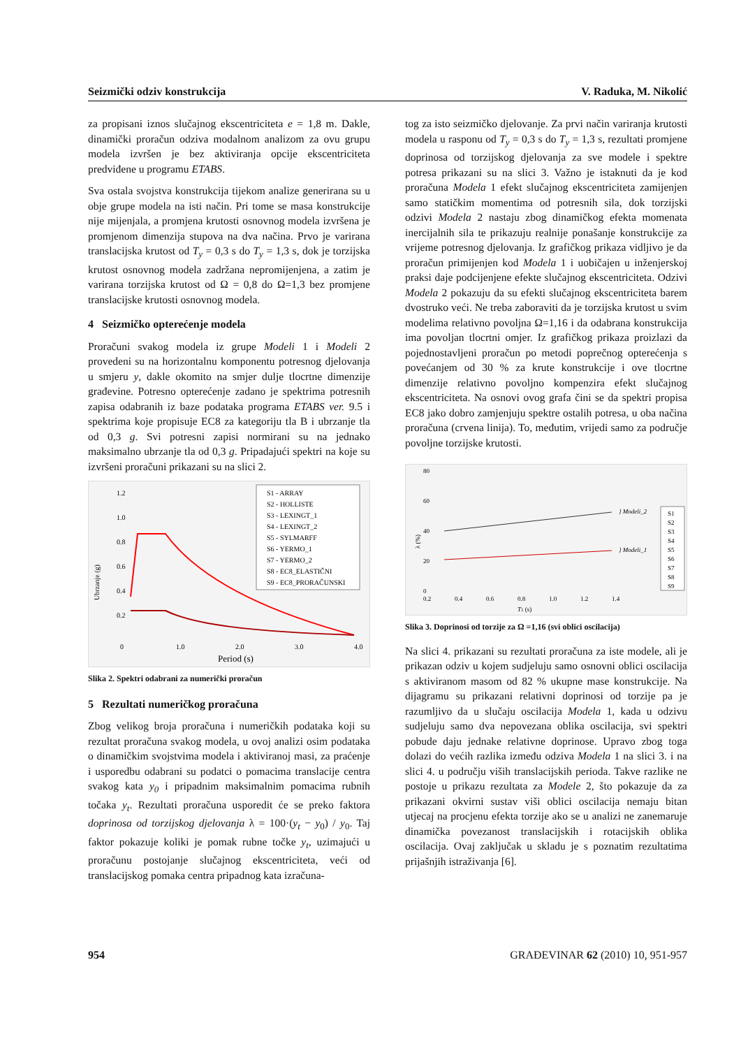Seizmički odziv konstrukcija V. Raduka, M. Nikolić
za propisani iznos slučajnog ekscentriciteta e = 1,8 m. Dakle, dinamički proračun odziva modalnom analizom za ovu grupu modela izvršen je bez aktiviranja opcije ekscentriciteta predviđene u programu ETABS.
Sva ostala svojstva konstrukcija tijekom analize generirana su u obje grupe modela na isti način. Pri tome se masa konstrukcije nije mijenjala, a promjena krutosti osnovnog modela izvršena je promjenom dimenzija stupova na dva načina. Prvo je varirana translacijska krutost od T<sub>y</sub> = 0,3 s do T<sub>y</sub> = 1,3 s, dok je torzijska krutost osnovnog modela zadržana nepromijenjena, a zatim je varirana torzijska krutost od Ω = 0,8 do Ω=1,3 bez promjene translacijske krutosti osnovnog modela.
4 Seizmičko opterećenje modela
Proračuni svakog modela iz grupe Modeli 1 i Modeli 2 provedeni su na horizontalnu komponentu potresnog djelovanja u smjeru y, dakle okomito na smjer dulje tlocrtne dimenzije građevine. Potresno opterećenje zadano je spektrima potresnih zapisa odabranih iz baze podataka programa ETABS ver. 9.5 i spektrima koje propisuje EC8 za kategoriju tla B i ubrzanje tla od 0,3 g. Svi potresni zapisi normirani su na jednako maksimalno ubrzanje tla od 0,3 g. Pripadajući spektri na koje su izvršeni proračuni prikazani su na slici 2.
Ubrzanje (g)
1.2
1.0
0.8
0.6
0.4
0.2
0
1.0
2.0
3.0
4.0
Period (s)
S1 - ARRAY
S2 - HOLLISTE
S3 - LEXINGT_1
S4 - LEXINGT_2
S5 - SYLMARFF
S6 - YERMO_1
S7 - YERMO_2
S8 - EC8_ELASTIČNI
S9 - EC8_PRORAČUNSKI
Slika 2. Spektri odabrani za numerički proračun
5 Rezultati numeričkog proračuna
Zbog velikog broja proračuna i numeričkih podataka koji su rezultat proračuna svakog modela, u ovoj analizi osim podataka o dinamičkim svojstvima modela i aktiviranoj masi, za praćenje i usporedbu odabrani su podatci o pomacima translacije centra svakog kata y<sub>0</sub> i pripadnim maksimalnim pomacima rubnih točaka y<sub>t</sub>. Rezultati proračuna usporedit će se preko faktora doprinosa od torzijskog djelovanja λ = 100·(y<sub>t</sub> − y<sub>0</sub>) / y<sub>0</sub>. Taj faktor pokazuje koliki je pomak rubne točke y<sub>t</sub>, uzimajući u proračunu postojanje slučajnog ekscentriciteta, veći od translacijskog pomaka centra pripadnog kata izračuna-
tog za isto seizmičko djelovanje. Za prvi način variranja krutosti modela u rasponu od T<sub>y</sub> = 0,3 s do T<sub>y</sub> = 1,3 s, rezultati promjene doprinosa od torzijskog djelovanja za sve modele i spektre potresa prikazani su na slici 3. Važno je istaknuti da je kod proračuna Modela 1 efekt slučajnog ekscentriciteta zamijenjen samo statičkim momentima od potresnih sila, dok torzijski odzivi Modela 2 nastaju zbog dinamičkog efekta momenata inercijalnih sila te prikazuju realnije ponašanje konstrukcije za vrijeme potresnog djelovanja. Iz grafičkog prikaza vidljivo je da proračun primijenjen kod Modela 1 i uobičajen u inženjerskoj praksi daje podcijenjene efekte slučajnog ekscentriciteta. Odzivi Modela 2 pokazuju da su efekti slučajnog ekscentriciteta barem dvostruko veći. Ne treba zaboraviti da je torzijska krutost u svim modelima relativno povoljna Ω=1,16 i da odabrana konstrukcija ima povoljan tlocrtni omjer. Iz grafičkog prikaza proizlazi da pojednostavljeni proračun po metodi poprečnog opterećenja s povećanjem od 30 % za krute konstrukcije i ove tlocrtne dimenzije relativno povoljno kompenzira efekt slučajnog ekscentriciteta. Na osnovi ovog grafa čini se da spektri propisa EC8 jako dobro zamjenjuju spektre ostalih potresa, u oba načina proračuna (crvena linija). To, međutim, vrijedi samo za područje povoljne torzijske krutosti.
λ (%)
80
60
40
20
0
0.2
0.4
0.6
0.8
1.0
1.2
1.4
T1 (s)
} Modeli_2
} Modeli_1
S1
S2
S3
S4
S5
S6
S7
S8
S9
Slika 3. Doprinosi od torzije za Ω =1,16 (svi oblici oscilacija)
Na slici 4. prikazani su rezultati proračuna za iste modele, ali je prikazan odziv u kojem sudjeluju samo osnovni oblici oscilacija s aktiviranom masom od 82 % ukupne mase konstrukcije. Na dijagramu su prikazani relativni doprinosi od torzije pa je razumljivo da u slučaju oscilacija Modela 1, kada u odzivu sudjeluju samo dva nepovezana oblika oscilacija, svi spektri pobude daju jednake relativne doprinose. Upravo zbog toga dolazi do većih razlika između odziva Modela 1 na slici 3. i na slici 4. u području viših translacijskih perioda. Takve razlike ne postoje u prikazu rezultata za Modele 2, što pokazuje da za prikazani okvirni sustav viši oblici oscilacija nemaju bitan utjecaj na procjenu efekta torzije ako se u analizi ne zanemaruje dinamička povezanost translacijskih i rotacijskih oblika oscilacija. Ovaj zaključak u skladu je s poznatim rezultatima prijašnjih istraživanja [6].
954 GRAĐEVINAR 62 (2010) 10, 951-957